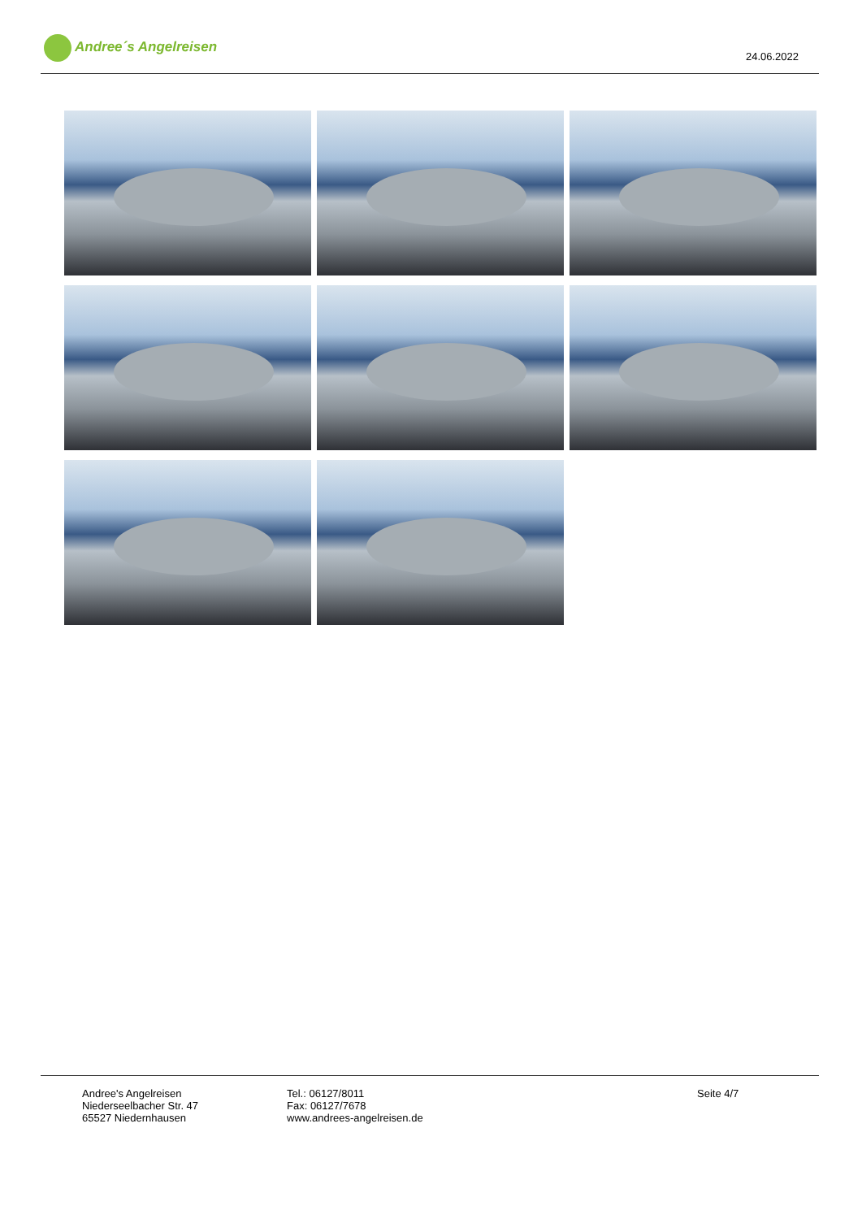Andree´s Angelreisen
24.06.2022
Andree's Angelreisen
Niederseelbacher Str. 47
65527 Niedernhausen
Tel.: 06127/8011
Fax: 06127/7678
www.andrees-angelreisen.de
Seite 4/7